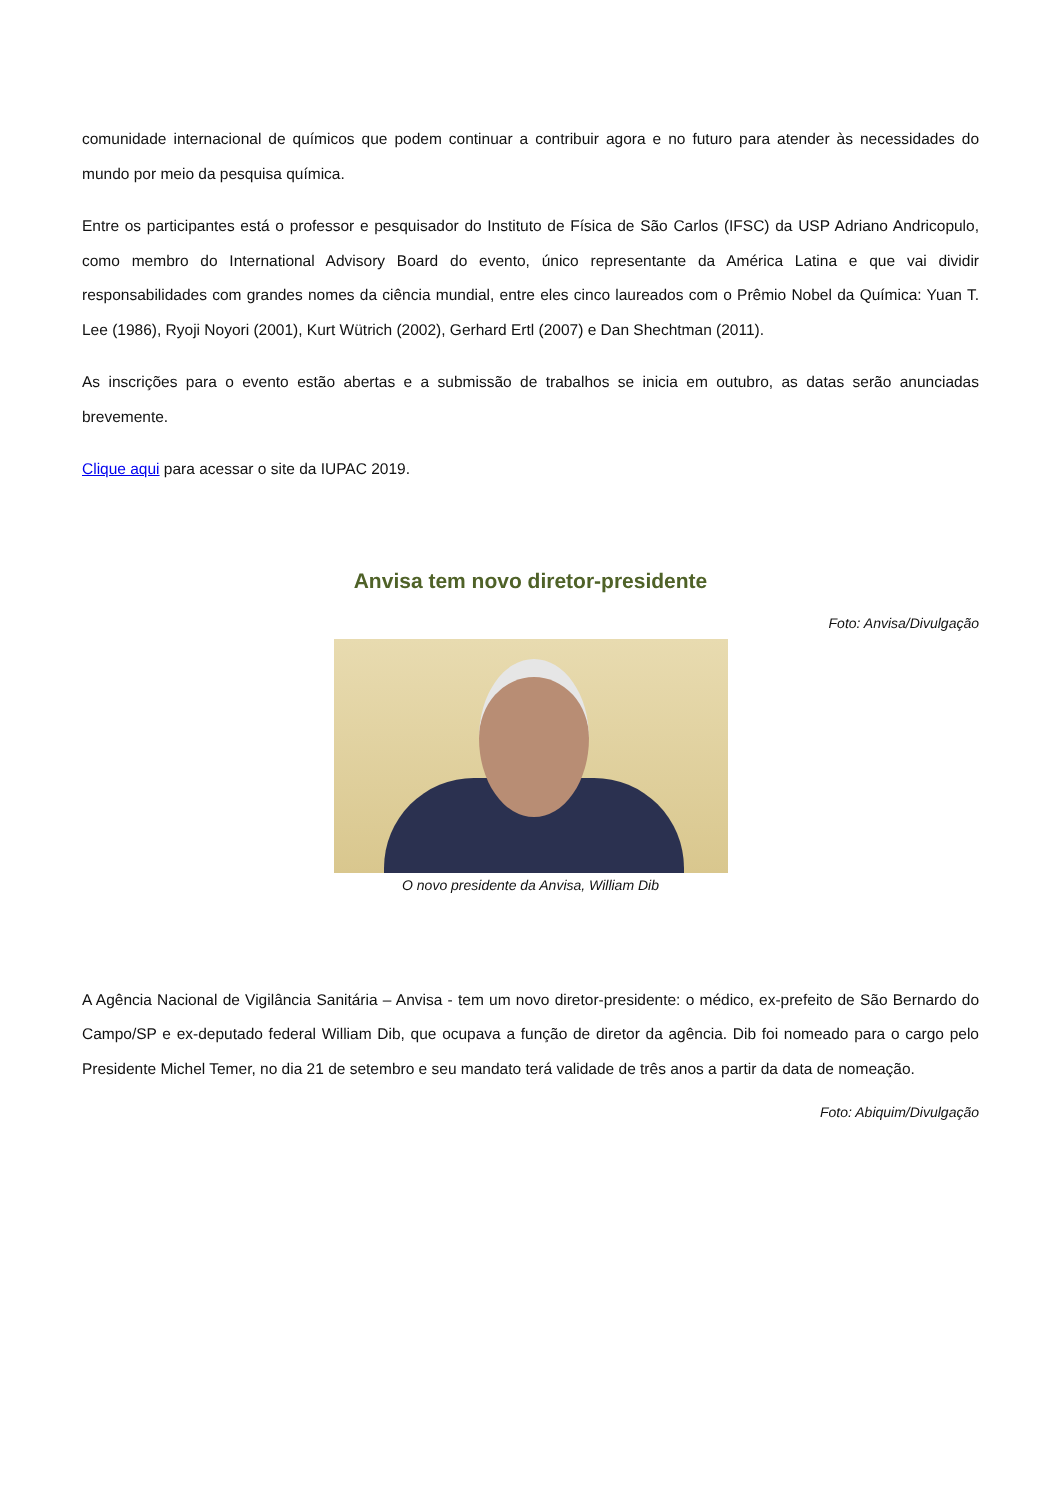comunidade internacional de químicos que podem continuar a contribuir agora e no futuro para atender às necessidades do mundo por meio da pesquisa química.
Entre os participantes está o professor e pesquisador do Instituto de Física de São Carlos (IFSC) da USP Adriano Andricopulo, como membro do International Advisory Board do evento, único representante da América Latina e que vai dividir responsabilidades com grandes nomes da ciência mundial, entre eles cinco laureados com o Prêmio Nobel da Química: Yuan T. Lee (1986), Ryoji Noyori (2001), Kurt Wütrich (2002), Gerhard Ertl (2007) e Dan Shechtman (2011).
As inscrições para o evento estão abertas e a submissão de trabalhos se inicia em outubro, as datas serão anunciadas brevemente.
Clique aqui para acessar o site da IUPAC 2019.
Anvisa tem novo diretor-presidente
Foto: Anvisa/Divulgação
O novo presidente da Anvisa, William Dib
A Agência Nacional de Vigilância Sanitária – Anvisa - tem um novo diretor-presidente: o médico, ex-prefeito de São Bernardo do Campo/SP e ex-deputado federal William Dib, que ocupava a função de diretor da agência. Dib foi nomeado para o cargo pelo Presidente Michel Temer, no dia 21 de setembro e seu mandato terá validade de três anos a partir da data de nomeação.
Foto: Abiquim/Divulgação